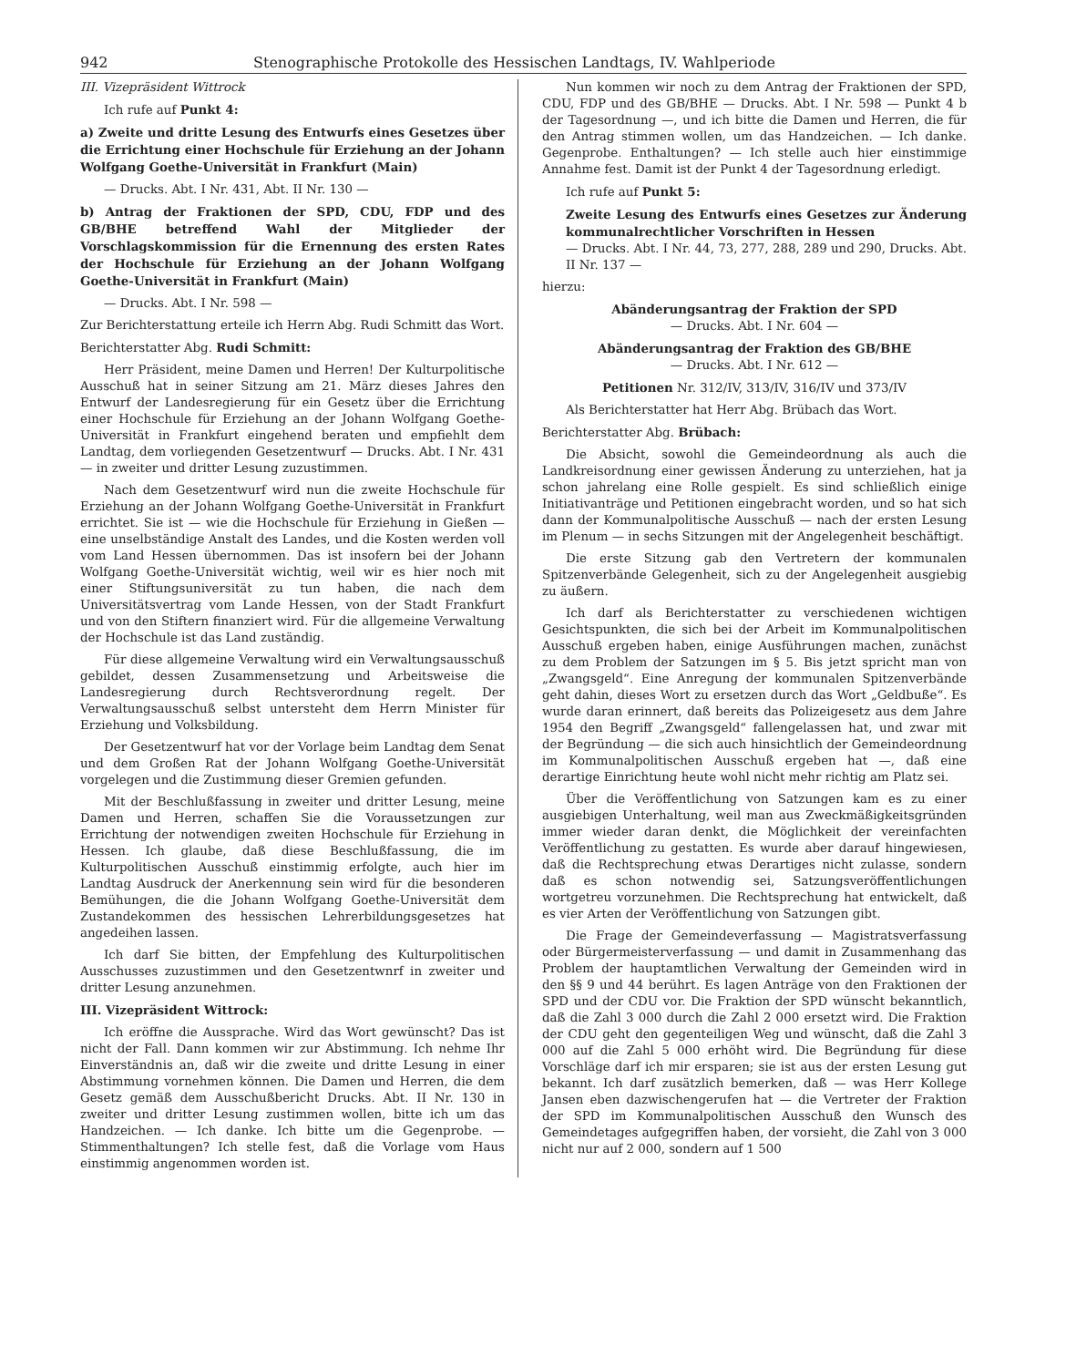942 Stenographische Protokolle des Hessischen Landtags, IV. Wahlperiode
III. Vizepräsident Wittrock
Ich rufe auf Punkt 4:
a) Zweite und dritte Lesung des Entwurfs eines Gesetzes über die Errichtung einer Hochschule für Erziehung an der Johann Wolfgang Goethe-Universität in Frankfurt (Main)
— Drucks. Abt. I Nr. 431, Abt. II Nr. 130 —
b) Antrag der Fraktionen der SPD, CDU, FDP und des GB/BHE betreffend Wahl der Mitglieder der Vorschlagskommission für die Ernennung des ersten Rates der Hochschule für Erziehung an der Johann Wolfgang Goethe-Universität in Frankfurt (Main)
— Drucks. Abt. I Nr. 598 —
Zur Berichterstattung erteile ich Herrn Abg. Rudi Schmitt das Wort.
Berichterstatter Abg. Rudi Schmitt:
Herr Präsident, meine Damen und Herren! Der Kulturpolitische Ausschuß hat in seiner Sitzung am 21. März dieses Jahres den Entwurf der Landesregierung für ein Gesetz über die Errichtung einer Hochschule für Erziehung an der Johann Wolfgang Goethe-Universität in Frankfurt eingehend beraten und empfiehlt dem Landtag, dem vorliegenden Gesetzentwurf — Drucks. Abt. I Nr. 431 — in zweiter und dritter Lesung zuzustimmen.
Nach dem Gesetzentwurf wird nun die zweite Hochschule für Erziehung an der Johann Wolfgang Goethe-Universität in Frankfurt errichtet. Sie ist — wie die Hochschule für Erziehung in Gießen — eine unselbständige Anstalt des Landes, und die Kosten werden voll vom Land Hessen übernommen. Das ist insofern bei der Johann Wolfgang Goethe-Universität wichtig, weil wir es hier noch mit einer Stiftungsuniversität zu tun haben, die nach dem Universitätsvertrag vom Lande Hessen, von der Stadt Frankfurt und von den Stiftern finanziert wird. Für die allgemeine Verwaltung der Hochschule ist das Land zuständig.
Für diese allgemeine Verwaltung wird ein Verwaltungsausschuß gebildet, dessen Zusammensetzung und Arbeitsweise die Landesregierung durch Rechtsverordnung regelt. Der Verwaltungsausschuß selbst untersteht dem Herrn Minister für Erziehung und Volksbildung.
Der Gesetzentwurf hat vor der Vorlage beim Landtag dem Senat und dem Großen Rat der Johann Wolfgang Goethe-Universität vorgelegen und die Zustimmung dieser Gremien gefunden.
Mit der Beschlußfassung in zweiter und dritter Lesung, meine Damen und Herren, schaffen Sie die Voraussetzungen zur Errichtung der notwendigen zweiten Hochschule für Erziehung in Hessen. Ich glaube, daß diese Beschlußfassung, die im Kulturpolitischen Ausschuß einstimmig erfolgte, auch hier im Landtag Ausdruck der Anerkennung sein wird für die besonderen Bemühungen, die die Johann Wolfgang Goethe-Universität dem Zustandekommen des hessischen Lehrerbildungsgesetzes hat angedeihen lassen.
Ich darf Sie bitten, der Empfehlung des Kulturpolitischen Ausschusses zuzustimmen und den Gesetzentwnrf in zweiter und dritter Lesung anzunehmen.
III. Vizepräsident Wittrock:
Ich eröffne die Aussprache. Wird das Wort gewünscht? Das ist nicht der Fall. Dann kommen wir zur Abstimmung. Ich nehme Ihr Einverständnis an, daß wir die zweite und dritte Lesung in einer Abstimmung vornehmen können. Die Damen und Herren, die dem Gesetz gemäß dem Ausschußbericht Drucks. Abt. II Nr. 130 in zweiter und dritter Lesung zustimmen wollen, bitte ich um das Handzeichen. — Ich danke. Ich bitte um die Gegenprobe. — Stimmenthaltungen? Ich stelle fest, daß die Vorlage vom Haus einstimmig angenommen worden ist.
Nun kommen wir noch zu dem Antrag der Fraktionen der SPD, CDU, FDP und des GB/BHE — Drucks. Abt. I Nr. 598 — Punkt 4 b der Tagesordnung —, und ich bitte die Damen und Herren, die für den Antrag stimmen wollen, um das Handzeichen. — Ich danke. Gegenprobe. Enthaltungen? — Ich stelle auch hier einstimmige Annahme fest. Damit ist der Punkt 4 der Tagesordnung erledigt.
Ich rufe auf Punkt 5:
Zweite Lesung des Entwurfs eines Gesetzes zur Änderung kommunalrechtlicher Vorschriften in Hessen
— Drucks. Abt. I Nr. 44, 73, 277, 288, 289 und 290, Drucks. Abt. II Nr. 137 —
hierzu:
Abänderungsantrag der Fraktion der SPD
— Drucks. Abt. I Nr. 604 —
Abänderungsantrag der Fraktion des GB/BHE
— Drucks. Abt. I Nr. 612 —
Petitionen Nr. 312/IV, 313/IV, 316/IV und 373/IV
Als Berichterstatter hat Herr Abg. Brübach das Wort.
Berichterstatter Abg. Brübach:
Die Absicht, sowohl die Gemeindeordnung als auch die Landkreisordnung einer gewissen Änderung zu unterziehen, hat ja schon jahrelang eine Rolle gespielt. Es sind schließlich einige Initiativanträge und Petitionen eingebracht worden, und so hat sich dann der Kommunalpolitische Ausschuß — nach der ersten Lesung im Plenum — in sechs Sitzungen mit der Angelegenheit beschäftigt.
Die erste Sitzung gab den Vertretern der kommunalen Spitzenverbände Gelegenheit, sich zu der Angelegenheit ausgiebig zu äußern.
Ich darf als Berichterstatter zu verschiedenen wichtigen Gesichtspunkten, die sich bei der Arbeit im Kommunalpolitischen Ausschuß ergeben haben, einige Ausführungen machen, zunächst zu dem Problem der Satzungen im § 5. Bis jetzt spricht man von „Zwangsgeld“. Eine Anregung der kommunalen Spitzenverbände geht dahin, dieses Wort zu ersetzen durch das Wort „Geldbuße“. Es wurde daran erinnert, daß bereits das Polizeigesetz aus dem Jahre 1954 den Begriff „Zwangsgeld“ fallengelassen hat, und zwar mit der Begründung — die sich auch hinsichtlich der Gemeindeordnung im Kommunalpolitischen Ausschuß ergeben hat —, daß eine derartige Einrichtung heute wohl nicht mehr richtig am Platz sei.
Über die Veröffentlichung von Satzungen kam es zu einer ausgiebigen Unterhaltung, weil man aus Zweckmäßigkeitsgründen immer wieder daran denkt, die Möglichkeit der vereinfachten Veröffentlichung zu gestatten. Es wurde aber darauf hingewiesen, daß die Rechtsprechung etwas Derartiges nicht zulasse, sondern daß es schon notwendig sei, Satzungsveröffentlichungen wortgetreu vorzunehmen. Die Rechtsprechung hat entwickelt, daß es vier Arten der Veröffentlichung von Satzungen gibt.
Die Frage der Gemeindeverfassung — Magistratsverfassung oder Bürgermeisterverfassung — und damit in Zusammenhang das Problem der hauptamtlichen Verwaltung der Gemeinden wird in den §§ 9 und 44 berührt. Es lagen Anträge von den Fraktionen der SPD und der CDU vor. Die Fraktion der SPD wünscht bekanntlich, daß die Zahl 3 000 durch die Zahl 2 000 ersetzt wird. Die Fraktion der CDU geht den gegenteiligen Weg und wünscht, daß die Zahl 3 000 auf die Zahl 5 000 erhöht wird. Die Begründung für diese Vorschläge darf ich mir ersparen; sie ist aus der ersten Lesung gut bekannt. Ich darf zusätzlich bemerken, daß — was Herr Kollege Jansen eben dazwischengerufen hat — die Vertreter der Fraktion der SPD im Kommunalpolitischen Ausschuß den Wunsch des Gemeindetages aufgegriffen haben, der vorsieht, die Zahl von 3 000 nicht nur auf 2 000, sondern auf 1 500